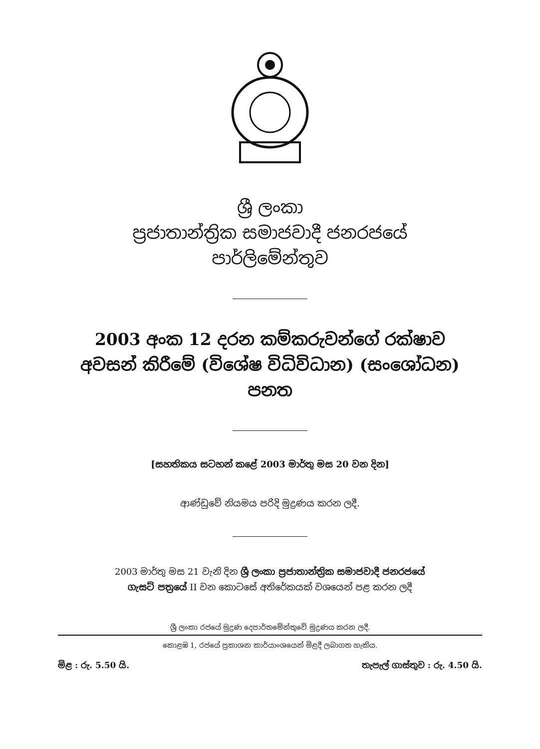ශ්‍රී ලංකා
ප්‍රජාතාන්ත්‍රික සමාජවාදී ජනරජයේ
පාර්ලිමේන්තුව
2003 අංක 12 දරන කම්කරුවන්ගේ රක්ෂාව
අවසන් කිරීමේ (විශේෂ විධිවිධාන) (සංශෝධන)
පනත
[සහතිකය සටහන් කළේ 2003 මාර්තු මස 20 වන දින]
ආණ්ඩුවේ නියමය පරිදි මුද්‍රණය කරන ලදී.
2003 මාර්තු මස 21 වැනි දින ශ්‍රී ලංකා ප්‍රජාතාන්ත්‍රික සමාජවාදී ජනරජයේ
ගැසට් පත්‍රයේ II වන කොටසේ අතිරේකයක් වශයෙන් පළ කරන ලදී
ශ්‍රී ලංකා රජයේ මුද්‍රණ දෙපාර්තමේන්තුවේ මුද්‍රණය කරන ලදී.
කොළඹ 1, රජයේ ප්‍රකාශන කාර්යාංශයෙන් මිළදී ලබාගත හැකිය.
මිළ : රු. 5.50 යි. තැපැල් ගාස්තුව : රු. 4.50 යි.